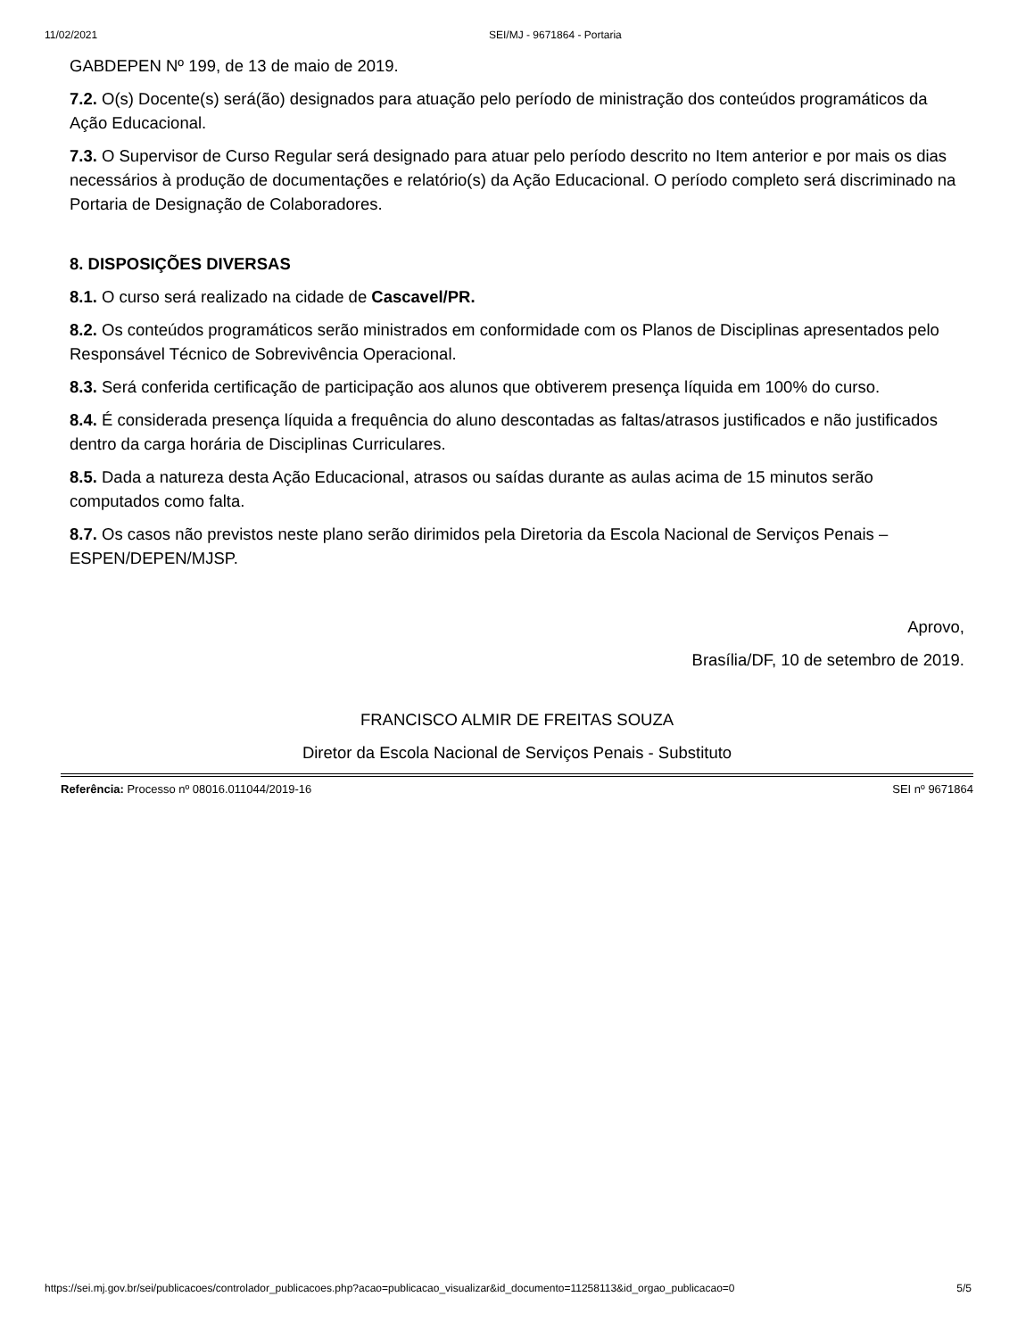11/02/2021 SEI/MJ - 9671864 - Portaria
GABDEPEN Nº 199, de 13 de maio de 2019.
7.2. O(s) Docente(s) será(ão) designados para atuação pelo período de ministração dos conteúdos programáticos da Ação Educacional.
7.3. O Supervisor de Curso Regular será designado para atuar pelo período descrito no Item anterior e por mais os dias necessários à produção de documentações e relatório(s) da Ação Educacional. O período completo será discriminado na Portaria de Designação de Colaboradores.
8. DISPOSIÇÕES DIVERSAS
8.1. O curso será realizado na cidade de Cascavel/PR.
8.2. Os conteúdos programáticos serão ministrados em conformidade com os Planos de Disciplinas apresentados pelo Responsável Técnico de Sobrevivência Operacional.
8.3. Será conferida certificação de participação aos alunos que obtiverem presença líquida em 100% do curso.
8.4. É considerada presença líquida a frequência do aluno descontadas as faltas/atrasos justificados e não justificados dentro da carga horária de Disciplinas Curriculares.
8.5. Dada a natureza desta Ação Educacional, atrasos ou saídas durante as aulas acima de 15 minutos serão computados como falta.
8.7. Os casos não previstos neste plano serão dirimidos pela Diretoria da Escola Nacional de Serviços Penais – ESPEN/DEPEN/MJSP.
Aprovo,
Brasília/DF, 10 de setembro de 2019.
FRANCISCO ALMIR DE FREITAS SOUZA
Diretor da Escola Nacional de Serviços Penais - Substituto
Referência: Processo nº 08016.011044/2019-16 SEI nº 9671864
https://sei.mj.gov.br/sei/publicacoes/controlador_publicacoes.php?acao=publicacao_visualizar&id_documento=11258113&id_orgao_publicacao=0 5/5